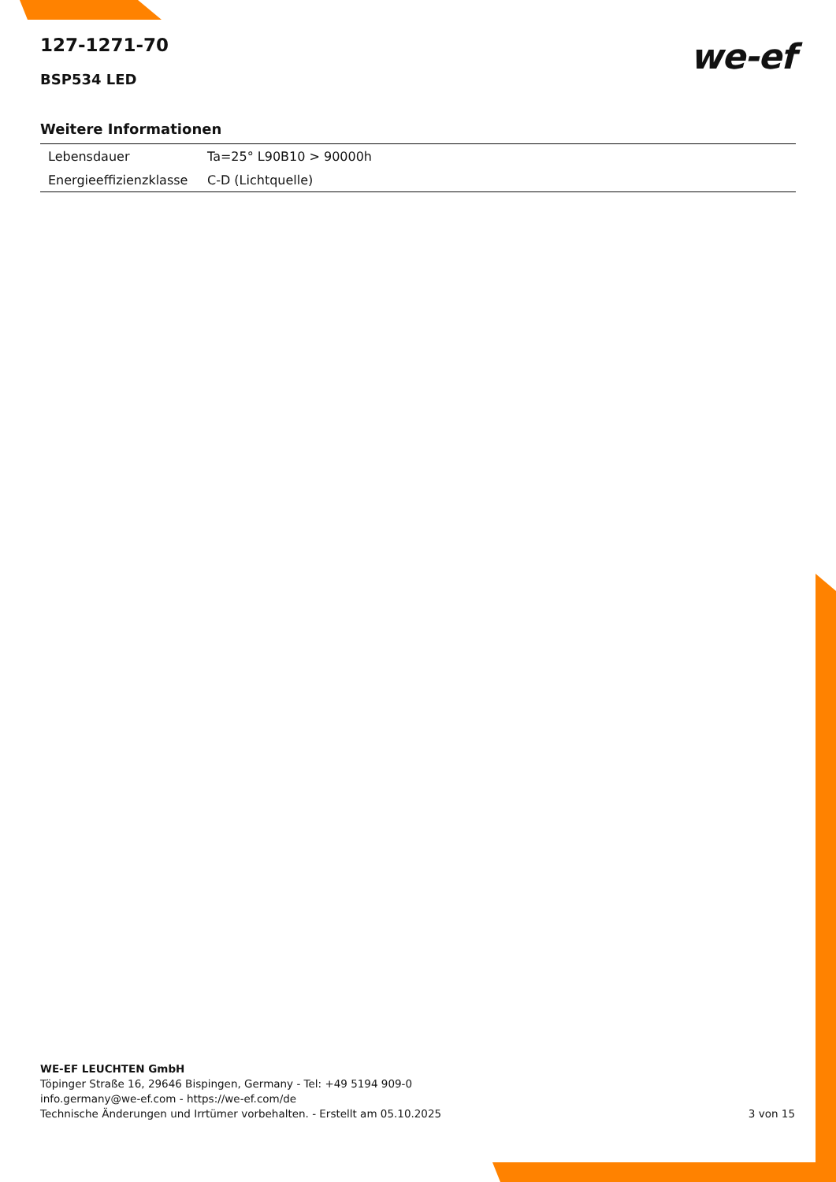we-ef
127-1271-70
BSP534 LED
Weitere Informationen
| Lebensdauer | Ta=25° L90B10 > 90000h |
| Energieeffizienzklasse | C-D (Lichtquelle) |
WE-EF LEUCHTEN GmbH
Töpinger Straße 16, 29646 Bispingen, Germany - Tel: +49 5194 909-0
info.germany@we-ef.com - https://we-ef.com/de
Technische Änderungen und Irrtümer vorbehalten. - Erstellt am 05.10.2025 3 von 15